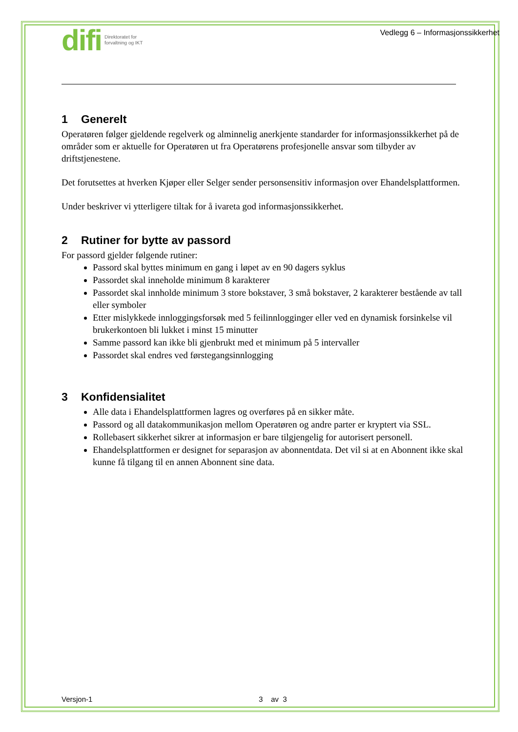difi
Direktoratet for
forvaltning og IKT
Vedlegg 6 – Informasjonssikkerhet
1 Generelt
Operatøren følger gjeldende regelverk og alminnelig anerkjente standarder for informasjonssikkerhet på de områder som er aktuelle for Operatøren ut fra Operatørens profesjonelle ansvar som tilbyder av driftstjenestene.
Det forutsettes at hverken Kjøper eller Selger sender personsensitiv informasjon over Ehandelsplattformen.
Under beskriver vi ytterligere tiltak for å ivareta god informasjonssikkerhet.
2 Rutiner for bytte av passord
For passord gjelder følgende rutiner:
Passord skal byttes minimum en gang i løpet av en 90 dagers syklus
Passordet skal inneholde minimum 8 karakterer
Passordet skal innholde minimum 3 store bokstaver, 3 små bokstaver, 2 karakterer bestående av tall eller symboler
Etter mislykkede innloggingsforsøk med 5 feilinnlogginger eller ved en dynamisk forsinkelse vil brukerkontoen bli lukket i minst 15 minutter
Samme passord kan ikke bli gjenbrukt med et minimum på 5 intervaller
Passordet skal endres ved førstegangsinnlogging
3 Konfidensialitet
Alle data i Ehandelsplattformen lagres og overføres på en sikker måte.
Passord og all datakommunikasjon mellom Operatøren og andre parter er kryptert via SSL.
Rollebasert sikkerhet sikrer at informasjon er bare tilgjengelig for autorisert personell.
Ehandelsplattformen er designet for separasjon av abonnentdata. Det vil si at en Abonnent ikke skal kunne få tilgang til en annen Abonnent sine data.
Versjon-1 3 av 3